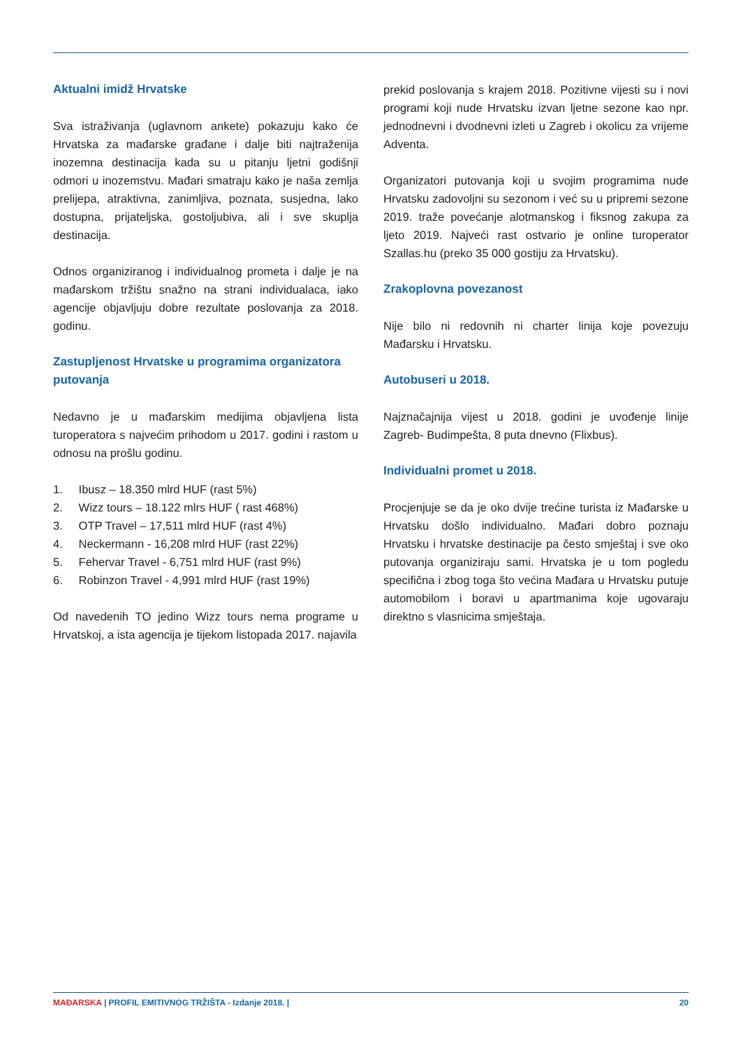Aktualni imidž Hrvatske
Sva istraživanja (uglavnom ankete) pokazuju kako će Hrvatska za mađarske građane i dalje biti najtraženija inozemna destinacija kada su u pitanju ljetni godišnji odmori u inozemstvu. Mađari smatraju kako je naša zemlja prelijepa, atraktivna, zanimljiva, poznata, susjedna, lako dostupna, prijateljska, gostoljubiva, ali i sve skuplja destinacija.
Odnos organiziranog i individualnog prometa i dalje je na mađarskom tržištu snažno na strani individualaca, iako agencije objavljuju dobre rezultate poslovanja za 2018. godinu.
Zastupljenost Hrvatske u programima organizatora putovanja
Nedavno je u mađarskim medijima objavljena lista turoperatora s najvećim prihodom u 2017. godini i rastom u odnosu na prošlu godinu.
1. Ibusz – 18.350 mlrd HUF (rast 5%)
2. Wizz tours – 18.122 mlrs HUF ( rast 468%)
3. OTP Travel – 17,511 mlrd HUF (rast 4%)
4. Neckermann - 16,208 mlrd HUF (rast 22%)
5. Fehervar Travel - 6,751 mlrd HUF (rast 9%)
6. Robinzon Travel - 4,991 mlrd HUF (rast 19%)
Od navedenih TO jedino Wizz tours nema programe u Hrvatskoj, a ista agencija je tijekom listopada 2017. najavila
prekid poslovanja s krajem 2018. Pozitivne vijesti su i novi programi koji nude Hrvatsku izvan ljetne sezone kao npr. jednodnevni i dvodnevni izleti u Zagreb i okolicu za vrijeme Adventa.
Organizatori putovanja koji u svojim programima nude Hrvatsku zadovoljni su sezonom i već su u pripremi sezone 2019. traže povećanje alotmanskog i fiksnog zakupa za ljeto 2019. Najveći rast ostvario je online turoperator Szallas.hu (preko 35 000 gostiju za Hrvatsku).
Zrakoplovna povezanost
Nije bilo ni redovnih ni charter linija koje povezuju Mađarsku i Hrvatsku.
Autobuseri u 2018.
Najznačajnija vijest u 2018. godini je uvođenje linije Zagreb- Budimpešta, 8 puta dnevno (Flixbus).
Individualni promet u 2018.
Procjenjuje se da je oko dvije trećine turista iz Mađarske u Hrvatsku došlo individualno. Mađari dobro poznaju Hrvatsku i hrvatske destinacije pa često smještaj i sve oko putovanja organiziraju sami. Hrvatska je u tom pogledu specifična i zbog toga što većina Mađara u Hrvatsku putuje automobilom i boravi u apartmanima koje ugovaraju direktno s vlasnicima smještaja.
MAĐARSKA | PROFIL EMITIVNOG TRŽIŠTA - Izdanje 2018. |
20